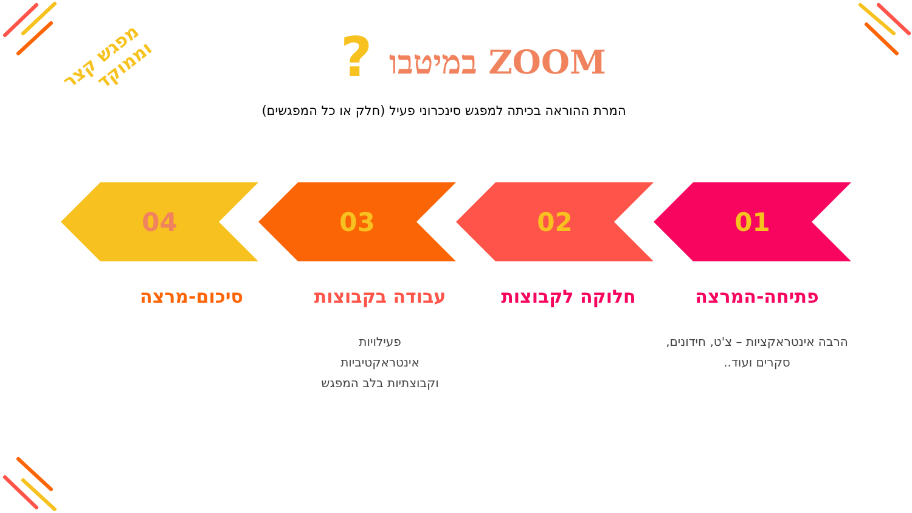?
מפגש קצר וממוקד
ZOOM במיטבו
המרת ההוראה בכיתה למפגש סינכרוני פעיל (חלק או כל המפגשים)
04 03 02 01
פתיחה-המרצה
הרבה אינטראקציות – צ'ט, חידונים, סקרים ועוד..
חלוקה לקבוצות עבודה בקבוצות
פעילויות
אינטראקטיביות
וקבוצתיות בלב המפגש
סיכום-מרצה